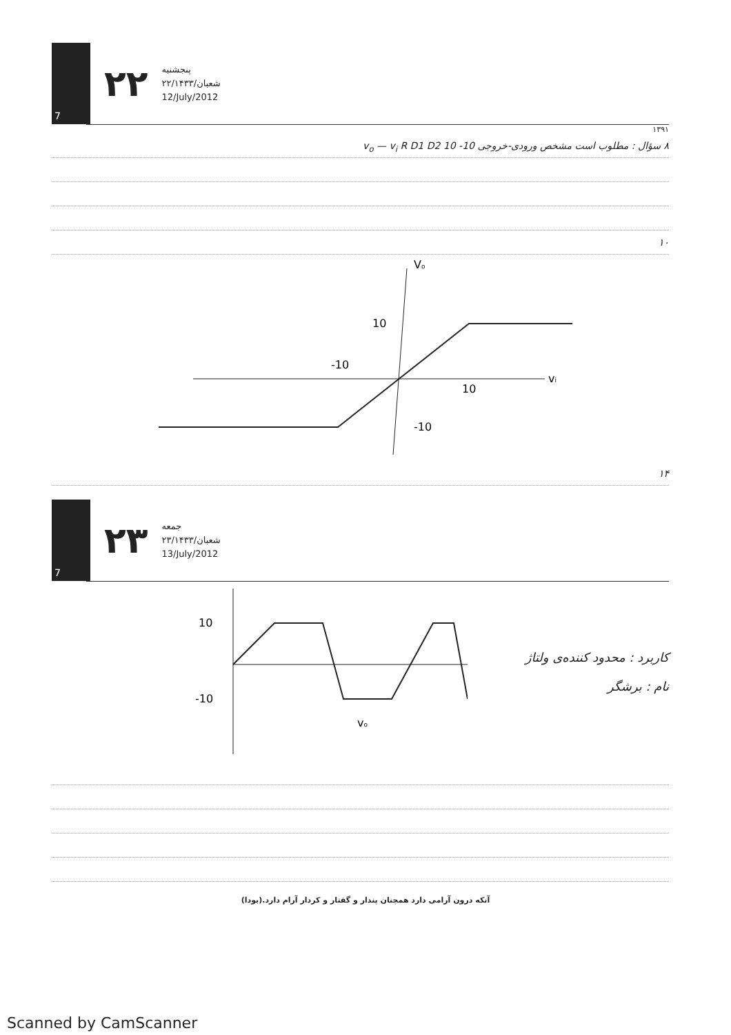7
۲۲
پنجشنبه
۲۲/شعبان/۱۴۳۳
12/July/2012
۱۳۹۱
۸ سؤال : مطلوب است مشخص ورودی-خروجی v<sub>o</sub> — v<sub>i</sub> R D1 D2 10 -10
۱۰
Vo
vi
10
-10
10
-10
۱۴
7
۲۳
جمعه
۲۳/شعبان/۱۴۳۳
13/July/2012
10
-10
vo
کاربرد : محدود کننده‌ی ولتاژ
نام : برشگر
آنکه درون آرامی دارد همچنان پندار و گفتار و کردار آرام دارد.(بودا)
Scanned by CamScanner